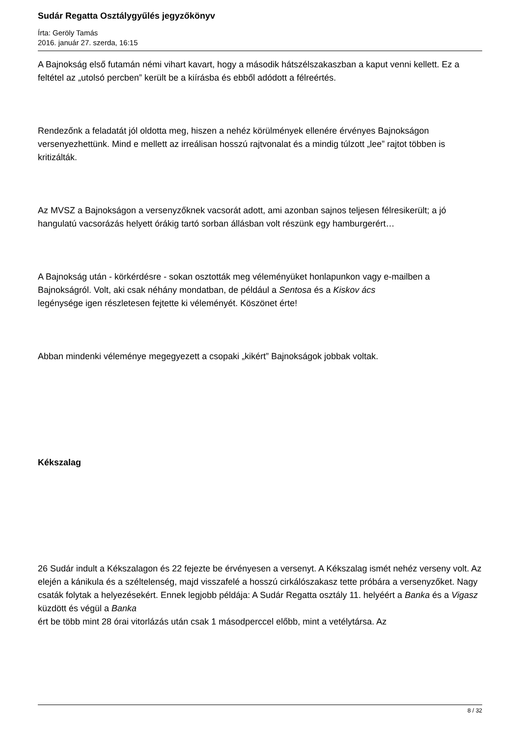Sudár Regatta Osztálygyűlés jegyzőkönyv
Írta: Geröly Tamás
2016. január 27. szerda, 16:15
A Bajnokság első futamán némi vihart kavart, hogy a második hátszélszakaszban a kaput venni kellett. Ez a feltétel az „utolsó percben” került be a kiírásba és ebből adódott a félreértés.
Rendezőnk a feladatát jól oldotta meg, hiszen a nehéz körülmények ellenére érvényes Bajnokságon versenyezhettünk. Mind e mellett az irreálisan hosszú rajtvonalat és a mindig túlzott „lee” rajtot többen is kritizálták.
Az MVSZ a Bajnokságon a versenyzőknek vacsorát adott, ami azonban sajnos teljesen félresikerült; a jó hangulatú vacsorázás helyett órákig tartó sorban állásban volt részünk egy hamburgerért…
A Bajnokság után - körkérdésre - sokan osztották meg véleményüket honlapunkon vagy e-mailben a Bajnokságról. Volt, aki csak néhány mondatban, de például a Sentosa és a Kiskov ács
legénysége igen részletesen fejtette ki véleményét. Köszönet érte!
Abban mindenki véleménye megegyezett a csopaki „kikért” Bajnokságok jobbak voltak.
Kékszalag
26 Sudár indult a Kékszalagon és 22 fejezte be érvényesen a versenyt. A Kékszalag ismét nehéz verseny volt. Az elején a kánikula és a széltelenség, majd visszafelé a hosszú cirkálószakasz tette próbára a versenyzőket. Nagy csaták folytak a helyezésekért. Ennek legjobb példája: A Sudár Regatta osztály 11. helyéért a Banka és a Vigasz küzdött és végül a Banka
ért be több mint 28 órai vitorlázás után csak 1 másodperccel előbb, mint a vetélytársa. Az
8 / 32